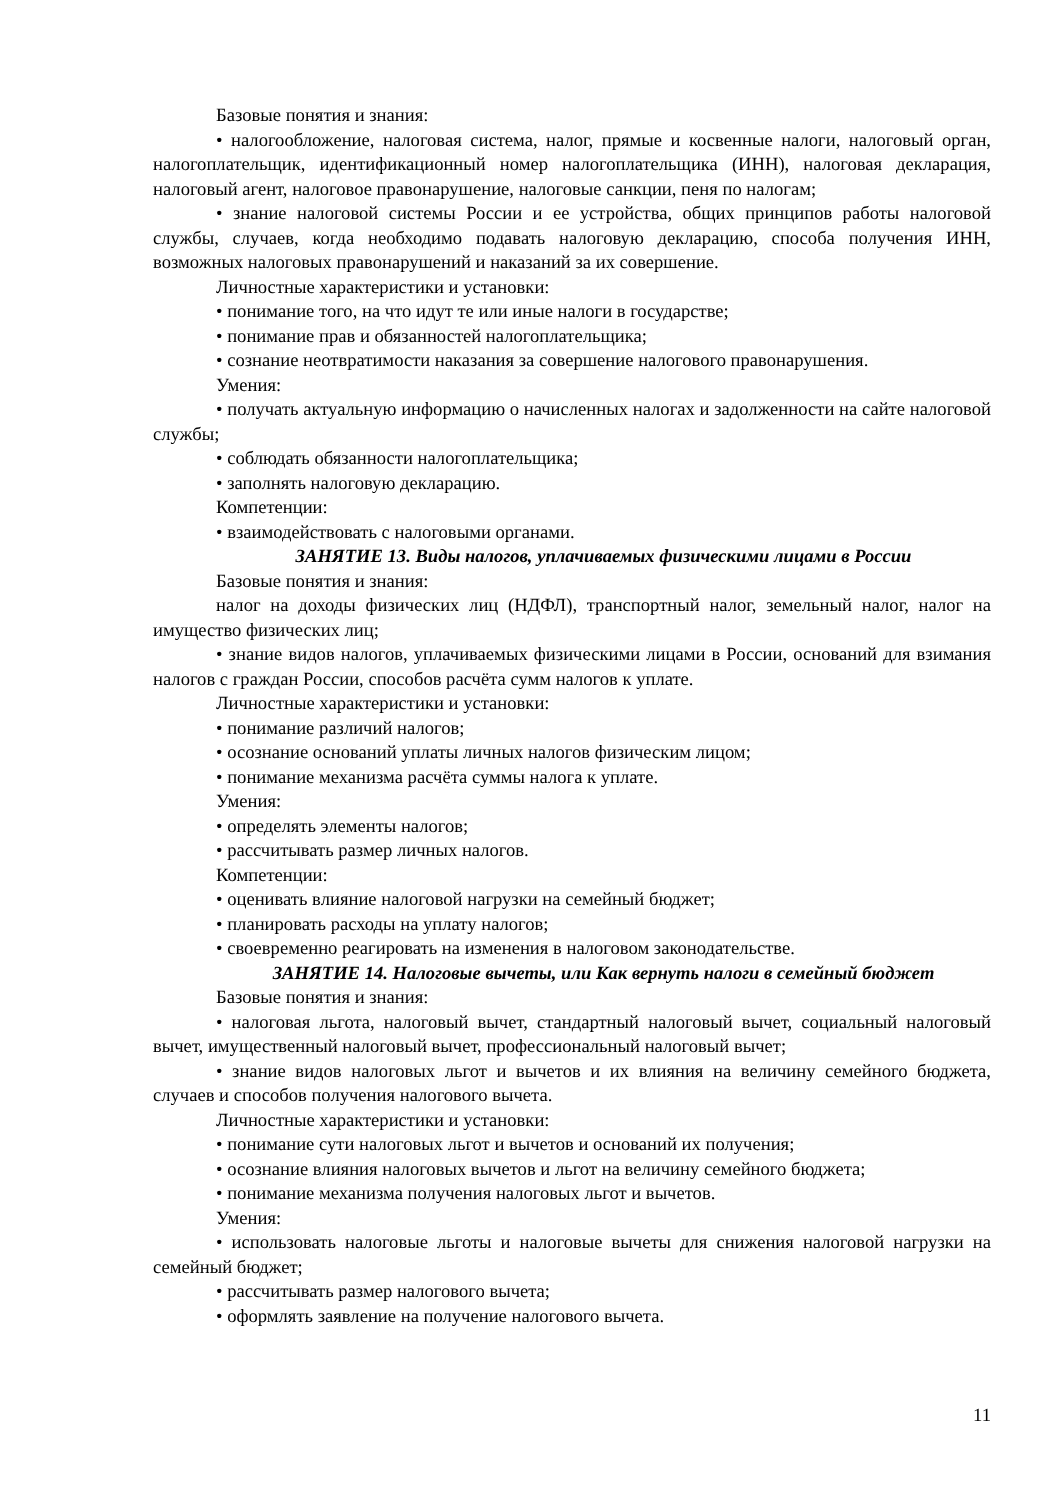Базовые понятия и знания:
• налогообложение, налоговая система, налог, прямые и косвенные налоги, налоговый орган, налогоплательщик, идентификационный номер налогоплательщика (ИНН), налоговая декларация, налоговый агент, налоговое правонарушение, налоговые санкции, пеня по налогам;
• знание налоговой системы России и ее устройства, общих принципов работы налоговой службы, случаев, когда необходимо подавать налоговую декларацию, способа получения ИНН, возможных налоговых правонарушений и наказаний за их совершение.
Личностные характеристики и установки:
• понимание того, на что идут те или иные налоги в государстве;
• понимание прав и обязанностей налогоплательщика;
• сознание неотвратимости наказания за совершение налогового правонарушения.
Умения:
• получать актуальную информацию о начисленных налогах и задолженности на сайте налоговой службы;
• соблюдать обязанности налогоплательщика;
• заполнять налоговую декларацию.
Компетенции:
• взаимодействовать с налоговыми органами.
ЗАНЯТИЕ 13. Виды налогов, уплачиваемых физическими лицами в России
Базовые понятия и знания:
налог на доходы физических лиц (НДФЛ), транспортный налог, земельный налог, налог на имущество физических лиц;
• знание видов налогов, уплачиваемых физическими лицами в России, оснований для взимания налогов с граждан России, способов расчёта сумм налогов к уплате.
Личностные характеристики и установки:
• понимание различий налогов;
• осознание оснований уплаты личных налогов физическим лицом;
• понимание механизма расчёта суммы налога к уплате.
Умения:
• определять элементы налогов;
• рассчитывать размер личных налогов.
Компетенции:
• оценивать влияние налоговой нагрузки на семейный бюджет;
• планировать расходы на уплату налогов;
• своевременно реагировать на изменения в налоговом законодательстве.
ЗАНЯТИЕ 14. Налоговые вычеты, или Как вернуть налоги в семейный бюджет
Базовые понятия и знания:
• налоговая льгота, налоговый вычет, стандартный налоговый вычет, социальный налоговый вычет, имущественный налоговый вычет, профессиональный налоговый вычет;
• знание видов налоговых льгот и вычетов и их влияния на величину семейного бюджета, случаев и способов получения налогового вычета.
Личностные характеристики и установки:
• понимание сути налоговых льгот и вычетов и оснований их получения;
• осознание влияния налоговых вычетов и льгот на величину семейного бюджета;
• понимание механизма получения налоговых льгот и вычетов.
Умения:
• использовать налоговые льготы и налоговые вычеты для снижения налоговой нагрузки на семейный бюджет;
• рассчитывать размер налогового вычета;
• оформлять заявление на получение налогового вычета.
11